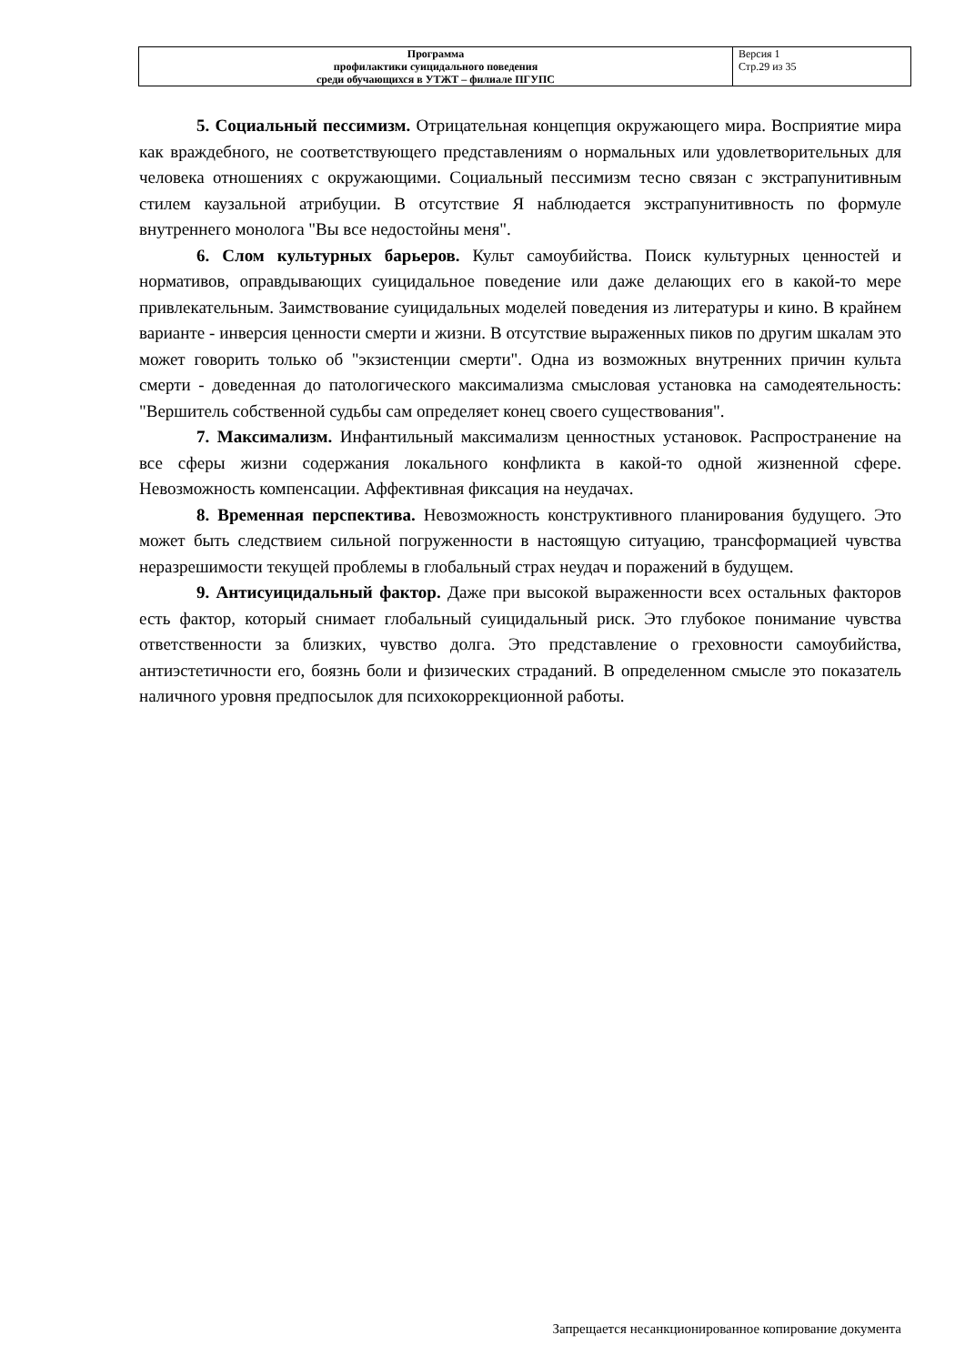| Программа профилактики суицидального поведения среди обучающихся в УТЖТ – филиале ПГУПС | Версия 1 Стр.29 из 35 |
5. Социальный пессимизм. Отрицательная концепция окружающего мира. Восприятие мира как враждебного, не соответствующего представлениям о нормальных или удовлетворительных для человека отношениях с окружающими. Социальный пессимизм тесно связан с экстрапунитивным стилем каузальной атрибуции. В отсутствие Я наблюдается экстрапунитивность по формуле внутреннего монолога "Вы все недостойны меня".
6. Слом культурных барьеров. Культ самоубийства. Поиск культурных ценностей и нормативов, оправдывающих суицидальное поведение или даже делающих его в какой-то мере привлекательным. Заимствование суицидальных моделей поведения из литературы и кино. В крайнем варианте - инверсия ценности смерти и жизни. В отсутствие выраженных пиков по другим шкалам это может говорить только об "экзистенции смерти". Одна из возможных внутренних причин культа смерти - доведенная до патологического максимализма смысловая установка на самодеятельность: "Вершитель собственной судьбы сам определяет конец своего существования".
7. Максимализм. Инфантильный максимализм ценностных установок. Распространение на все сферы жизни содержания локального конфликта в какой-то одной жизненной сфере. Невозможность компенсации. Аффективная фиксация на неудачах.
8. Временная перспектива. Невозможность конструктивного планирования будущего. Это может быть следствием сильной погруженности в настоящую ситуацию, трансформацией чувства неразрешимости текущей проблемы в глобальный страх неудач и поражений в будущем.
9. Антисуицидальный фактор. Даже при высокой выраженности всех остальных факторов есть фактор, который снимает глобальный суицидальный риск. Это глубокое понимание чувства ответственности за близких, чувство долга. Это представление о греховности самоубийства, антиэстетичности его, боязнь боли и физических страданий. В определенном смысле это показатель наличного уровня предпосылок для психокоррекционной работы.
Запрещается несанкционированное копирование документа